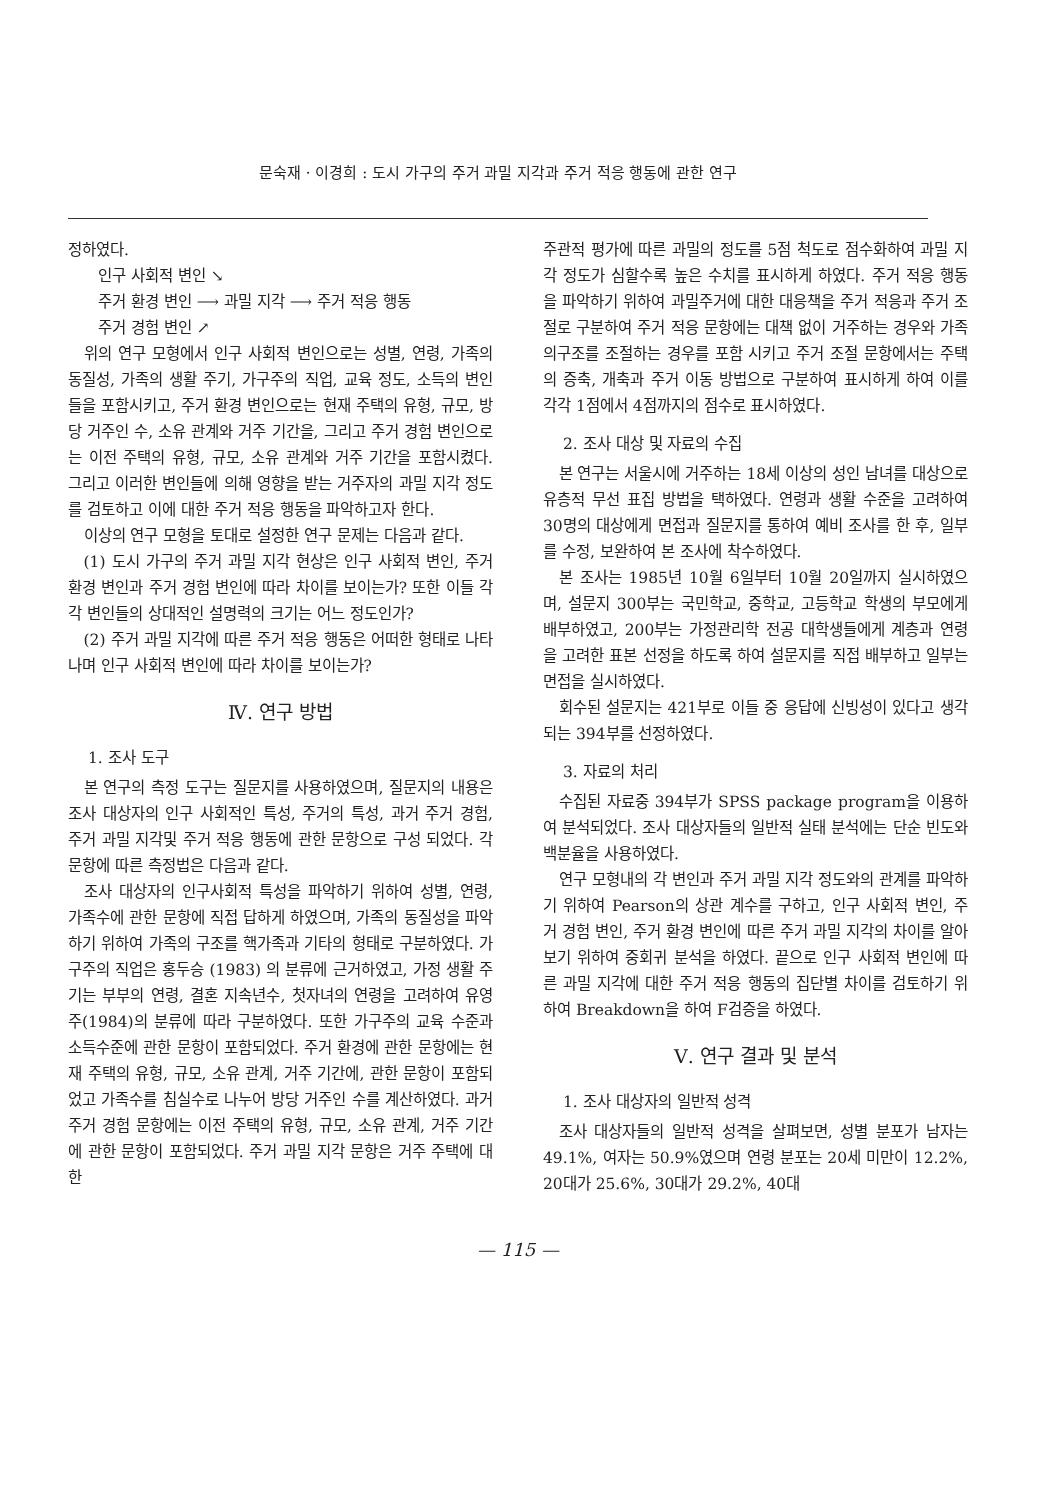문숙재 · 이경희 : 도시 가구의 주거 과밀 지각과 주거 적응 행동에 관한 연구
정하였다.
인구 사회적 변인 ↘
주거 환경 변인 ⟶ 과밀 지각 ⟶ 주거 적응 행동
주거 경험 변인 ↗
위의 연구 모형에서 인구 사회적 변인으로는 성별, 연령, 가족의 동질성, 가족의 생활 주기, 가구주의 직업, 교육 정도, 소득의 변인들을 포함시키고, 주거 환경 변인으로는 현재 주택의 유형, 규모, 방당 거주인 수, 소유 관계와 거주 기간을, 그리고 주거 경험 변인으로는 이전 주택의 유형, 규모, 소유 관계와 거주 기간을 포함시켰다. 그리고 이러한 변인들에 의해 영향을 받는 거주자의 과밀 지각 정도를 검토하고 이에 대한 주거 적응 행동을 파악하고자 한다.
이상의 연구 모형을 토대로 설정한 연구 문제는 다음과 같다.
(1) 도시 가구의 주거 과밀 지각 현상은 인구 사회적 변인, 주거 환경 변인과 주거 경험 변인에 따라 차이를 보이는가? 또한 이들 각각 변인들의 상대적인 설명력의 크기는 어느 정도인가?
(2) 주거 과밀 지각에 따른 주거 적응 행동은 어떠한 형태로 나타나며 인구 사회적 변인에 따라 차이를 보이는가?
Ⅳ. 연구 방법
1. 조사 도구
본 연구의 측정 도구는 질문지를 사용하였으며, 질문지의 내용은 조사 대상자의 인구 사회적인 특성, 주거의 특성, 과거 주거 경험, 주거 과밀 지각및 주거 적응 행동에 관한 문항으로 구성 되었다. 각 문항에 따른 측정법은 다음과 같다.
조사 대상자의 인구사회적 특성을 파악하기 위하여 성별, 연령, 가족수에 관한 문항에 직접 답하게 하였으며, 가족의 동질성을 파악하기 위하여 가족의 구조를 핵가족과 기타의 형태로 구분하였다. 가구주의 직업은 홍두승 (1983) 의 분류에 근거하였고, 가정 생활 주기는 부부의 연령, 결혼 지속년수, 첫자녀의 연령을 고려하여 유영주(1984)의 분류에 따라 구분하였다. 또한 가구주의 교육 수준과 소득수준에 관한 문항이 포함되었다. 주거 환경에 관한 문항에는 현재 주택의 유형, 규모, 소유 관계, 거주 기간에, 관한 문항이 포함되었고 가족수를 침실수로 나누어 방당 거주인 수를 계산하였다. 과거 주거 경험 문항에는 이전 주택의 유형, 규모, 소유 관계, 거주 기간에 관한 문항이 포함되었다. 주거 과밀 지각 문항은 거주 주택에 대한
주관적 평가에 따른 과밀의 정도를 5점 척도로 점수화하여 과밀 지각 정도가 심할수록 높은 수치를 표시하게 하였다. 주거 적응 행동을 파악하기 위하여 과밀주거에 대한 대응책을 주거 적응과 주거 조절로 구분하여 주거 적응 문항에는 대책 없이 거주하는 경우와 가족의구조를 조절하는 경우를 포함 시키고 주거 조절 문항에서는 주택의 증축, 개축과 주거 이동 방법으로 구분하여 표시하게 하여 이를 각각 1점에서 4점까지의 점수로 표시하였다.
2. 조사 대상 및 자료의 수집
본 연구는 서울시에 거주하는 18세 이상의 성인 남녀를 대상으로 유층적 무선 표집 방법을 택하였다. 연령과 생활 수준을 고려하여 30명의 대상에게 면접과 질문지를 통하여 예비 조사를 한 후, 일부를 수정, 보완하여 본 조사에 착수하였다.
본 조사는 1985년 10월 6일부터 10월 20일까지 실시하였으며, 설문지 300부는 국민학교, 중학교, 고등학교 학생의 부모에게 배부하였고, 200부는 가정관리학 전공 대학생들에게 계층과 연령을 고려한 표본 선정을 하도록 하여 설문지를 직접 배부하고 일부는 면접을 실시하였다.
회수된 설문지는 421부로 이들 중 응답에 신빙성이 있다고 생각되는 394부를 선정하였다.
3. 자료의 처리
수집된 자료중 394부가 SPSS package program을 이용하여 분석되었다. 조사 대상자들의 일반적 실태 분석에는 단순 빈도와 백분율을 사용하였다.
연구 모형내의 각 변인과 주거 과밀 지각 정도와의 관계를 파악하기 위하여 Pearson의 상관 계수를 구하고, 인구 사회적 변인, 주거 경험 변인, 주거 환경 변인에 따른 주거 과밀 지각의 차이를 알아 보기 위하여 중회귀 분석을 하였다. 끝으로 인구 사회적 변인에 따른 과밀 지각에 대한 주거 적응 행동의 집단별 차이를 검토하기 위하여 Breakdown을 하여 F검증을 하였다.
Ⅴ. 연구 결과 및 분석
1. 조사 대상자의 일반적 성격
조사 대상자들의 일반적 성격을 살펴보면, 성별 분포가 남자는 49.1%, 여자는 50.9%였으며 연령 분포는 20세 미만이 12.2%, 20대가 25.6%, 30대가 29.2%, 40대
— 115 —